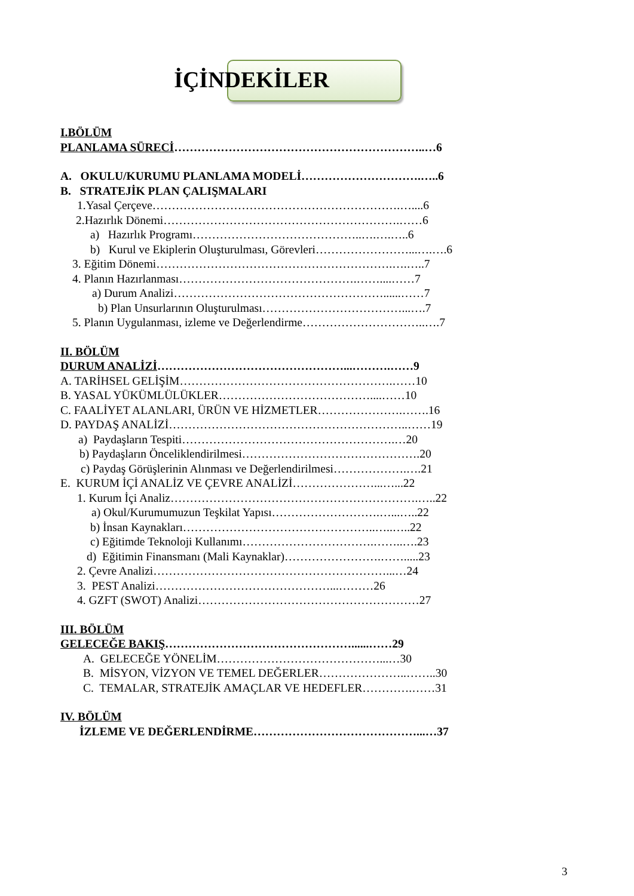İÇİNDEKİLER
I.BÖLÜM
PLANLAMA SÜRECİ………………………………………………………..…6
A. OKULU/KURUMU PLANLAMA MODELİ………………………….…..6
B. STRATEJİK PLAN ÇALIŞMALARI
1.Yasal Çerçeve……………………………………………………….…....6
2.Hazırlık Dönemi…………………………………………………….……6
a) Hazırlık Programı……………………………………..….….…..6
b) Kurul ve Ekiplerin Oluşturulması, Görevleri……………………...….….6
3. Eğitim Dönemi…………………………………………………….….…..7
4. Planın Hazırlanması……………………………………….……....……7
a) Durum Analizi………………………………………………......……7
b) Plan Unsurlarının Oluşturulması………………………………...….7
5. Planın Uygulanması, izleme ve Değerlendirme…………………………..….7
II. BÖLÜM
DURUM ANALİZİ…………………………………………...……….……9
A. TARİHSEL GELİŞİM……………………………………………….……10
B. YASAL YÜKÜMLÜLÜKLER…………………………………....……10
C. FAALİYET ALANLARI, ÜRÜN VE HİZMETLER………………….…….16
D. PAYDAŞ ANALİZİ……………………………………………………..……19
a) Paydaşların Tespiti……………………………………………….…20
b) Paydaşların Önceliklendirilmesi……………………………………….20
c) Paydaş Görüşlerinin Alınması ve Değerlendirilmesi……………….….21
E. KURUM İÇİ ANALİZ VE ÇEVRE ANALİZİ…………………...…...22
1. Kurum İçi Analiz……………………………………………………….…..22
a) Okul/Kurumumuzun Teşkilat Yapısı……………………….…...…..22
b) İnsan Kaynakları…………………………………………..…..…..22
c) Eğitimde Teknoloji Kullanımı…………………………….……..….23
d) Eğitimin Finansmanı (Mali Kaynaklar)…………………….…….....23
2. Çevre Analizi……………………………………………………...…24
3. PEST Analizi………………………………………...………26
4. GZFT (SWOT) Analizi…………………………………………………27
III. BÖLÜM
GELECEĞE BAKIŞ…………………………………………......……29
A. GELECEĞE YÖNELİM……………………………………...…30
B. MİSYON, VİZYON VE TEMEL DEĞERLER…………………..……..30
C. TEMALAR, STRATEJİK AMAÇLAR VE HEDEFLER………….……31
IV. BÖLÜM
İZLEME VE DEĞERLENDİRME……………………………………...…37
3